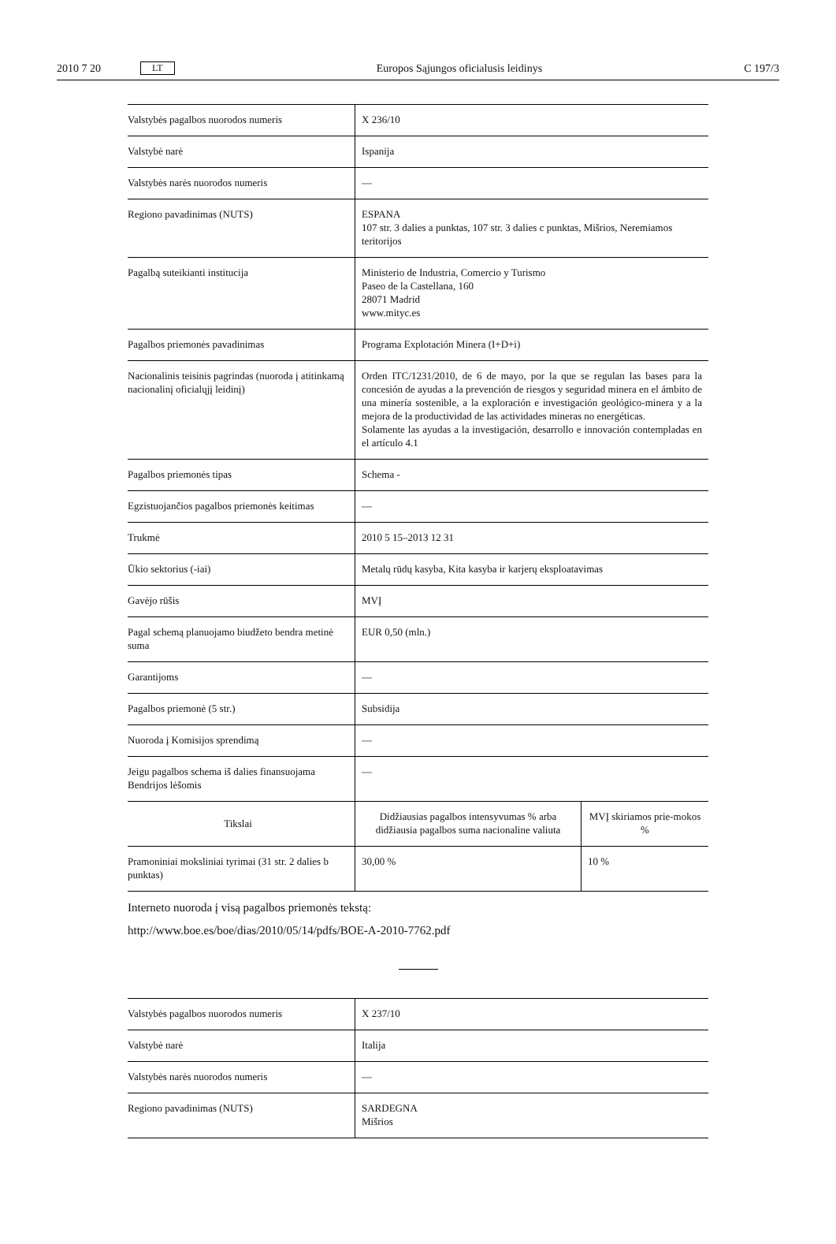2010 7 20 LT Europos Sąjungos oficialusis leidinys C 197/3
| Valstybės pagalbos nuorodos numeris | X 236/10 | |
| Valstybė narė | Ispanija | |
| Valstybės narės nuorodos numeris | — | |
| Regiono pavadinimas (NUTS) | ESPANA 107 str. 3 dalies a punktas, 107 str. 3 dalies c punktas, Mišrios, Neremiamos teritorijos | |
| Pagalbą suteikianti institucija | Ministerio de Industria, Comercio y Turismo Paseo de la Castellana, 160 28071 Madrid www.mityc.es | |
| Pagalbos priemonės pavadinimas | Programa Explotación Minera (I+D+i) | |
| Nacionalinis teisinis pagrindas (nuoroda į atitinkamą nacionalinį oficialųjį leidinį) | Orden ITC/1231/2010, de 6 de mayo, por la que se regulan las bases para la concesión de ayudas a la prevención de riesgos y seguridad minera en el ámbito de una minería sostenible, a la exploración e investigación geológico-minera y a la mejora de la productividad de las actividades mineras no energéticas. Solamente las ayudas a la investigación, desarrollo e innovación contempladas en el artículo 4.1 | |
| Pagalbos priemonės tipas | Schema - | |
| Egzistuojančios pagalbos priemonės keitimas | — | |
| Trukmė | 2010 5 15–2013 12 31 | |
| Ūkio sektorius (-iai) | Metalų rūdų kasyba, Kita kasyba ir karjerų eksploatavimas | |
| Gavėjo rūšis | MVĮ | |
| Pagal schemą planuojamo biudžeto bendra metinė suma | EUR 0,50 (mln.) | |
| Garantijoms | — | |
| Pagalbos priemonė (5 str.) | Subsidija | |
| Nuoroda į Komisijos sprendimą | — | |
| Jeigu pagalbos schema iš dalies finansuojama Bendrijos lėšomis | — | |
| Tikslai | Didžiausias pagalbos intensyvumas % arba didžiausia pagalbos suma nacionaline valiuta | MVĮ skiriamos prie-mokos % |
| Pramoniniai moksliniai tyrimai (31 str. 2 dalies b punktas) | 30,00 % | 10 % |
Interneto nuoroda į visą pagalbos priemonės tekstą:
http://www.boe.es/boe/dias/2010/05/14/pdfs/BOE-A-2010-7762.pdf
| Valstybės pagalbos nuorodos numeris | X 237/10 |
| Valstybė narė | Italija |
| Valstybės narės nuorodos numeris | — |
| Regiono pavadinimas (NUTS) | SARDEGNA Mišrios |